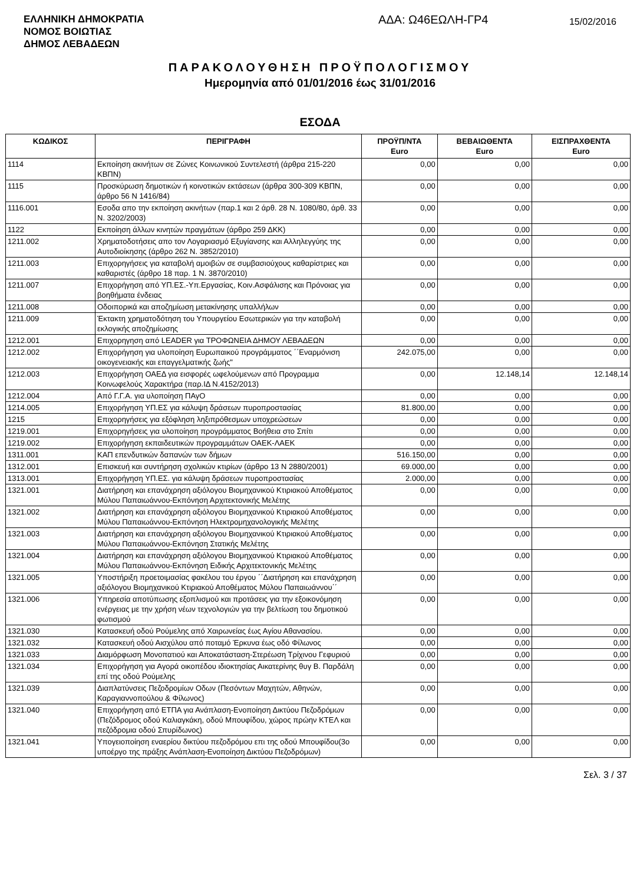ΕΛΛΗΝΙΚΗ ΔΗΜΟΚΡΑΤΙΑ
ΝΟΜΟΣ ΒΟΙΩΤΙΑΣ
ΔΗΜΟΣ ΛΕΒΑΔΕΩΝ
ΑΔΑ: Ω46ΕΩΛΗ-ΓΡ4
15/02/2016
ΠΑΡΑΚΟΛΟΥΘΗΣΗ ΠΡΟΫΠΟΛΟΓΙΣΜΟΥ
Ημερομηνία από 01/01/2016 έως 31/01/2016
ΕΣΟΔΑ
| ΚΩΔΙΚΟΣ | ΠΕΡΙΓΡΑΦΗ | ΠΡΟΫΠ/ΝΤΑ Euro | ΒΕΒΑΙΩΘΕΝΤΑ Euro | ΕΙΣΠΡΑΧΘΕΝΤΑ Euro |
| --- | --- | --- | --- | --- |
| 1114 | Εκποίηση ακινήτων σε Ζώνες Κοινωνικού Συντελεστή (άρθρα 215-220 ΚΒΠΝ) | 0,00 | 0,00 | 0,00 |
| 1115 | Προσκύρωση δημοτικών ή κοινοτικών εκτάσεων (άρθρα 300-309 ΚΒΠΝ, άρθρο 56 Ν 1416/84) | 0,00 | 0,00 | 0,00 |
| 1116.001 | Εσοδα απο την εκποίηση ακινήτων (παρ.1 και 2 άρθ. 28 Ν. 1080/80, άρθ. 33 Ν. 3202/2003) | 0,00 | 0,00 | 0,00 |
| 1122 | Εκποίηση άλλων κινητών πραγμάτων (άρθρο 259 ΔΚΚ) | 0,00 | 0,00 | 0,00 |
| 1211.002 | Χρηματοδοτήσεις απο τον Λογαριασμό Εξυγίανσης και Αλληλεγγύης της Αυτοδιοίκησης (άρθρο 262 Ν. 3852/2010) | 0,00 | 0,00 | 0,00 |
| 1211.003 | Επιχορηγήσεις για καταβολή αμοιβών σε συμβασιούχους καθαρίστριες και καθαριστές (άρθρο 18 παρ. 1 Ν. 3870/2010) | 0,00 | 0,00 | 0,00 |
| 1211.007 | Επιχορήγηση από ΥΠ.ΕΣ.-Υπ.Εργασίας, Κοιν.Ασφάλισης και Πρόνοιας για βοηθήματα ένδειας | 0,00 | 0,00 | 0,00 |
| 1211.008 | Οδοιπορικά και αποζημίωση μετακίνησης υπαλλήλων | 0,00 | 0,00 | 0,00 |
| 1211.009 | Έκτακτη χρηματοδότηση του Υπουργείου Εσωτερικών για την καταβολή εκλογικής αποζημίωσης | 0,00 | 0,00 | 0,00 |
| 1212.001 | Επιχορηγηση από LEADER για ΤΡΟΦΩΝΕΙΑ ΔΗΜΟΥ ΛΕΒΑΔΕΩΝ | 0,00 | 0,00 | 0,00 |
| 1212.002 | Επιχορήγηση για υλοποίηση Ευρωπαικού προγράμματος ΄΄Εναρμόνιση οικογενειακής και επαγγελματικής ζωής" | 242.075,00 | 0,00 | 0,00 |
| 1212.003 | Επιχορήγηση ΟΑΕΔ για εισφορές ωφελούμενων από Προγραμμα Κοινωφελούς Χαρακτήρα (παρ.ΙΔ Ν.4152/2013) | 0,00 | 12.148,14 | 12.148,14 |
| 1212.004 | Από Γ.Γ.Α. για υλοποίηση ΠΑγΟ | 0,00 | 0,00 | 0,00 |
| 1214.005 | Επιχορήγηση ΥΠ.ΕΣ για κάλυψη δράσεων πυροπροστασίας | 81.800,00 | 0,00 | 0,00 |
| 1215 | Επιχορηγήσεις για εξόφληση ληξιπρόθεσμων υποχρεώσεων | 0,00 | 0,00 | 0,00 |
| 1219.001 | Επιχορηγήσεις για υλοποίηση προγράμματος Βοήθεια στο Σπίτι | 0,00 | 0,00 | 0,00 |
| 1219.002 | Επιχορήγηση εκπαιδευτικών προγραμμάτων ΟΑΕΚ-ΛΑΕΚ | 0,00 | 0,00 | 0,00 |
| 1311.001 | ΚΑΠ επενδυτικών δαπανών των δήμων | 516.150,00 | 0,00 | 0,00 |
| 1312.001 | Επισκευή και συντήρηση σχολικών κτιρίων (άρθρο 13 Ν 2880/2001) | 69.000,00 | 0,00 | 0,00 |
| 1313.001 | Επιχορήγηση ΥΠ.ΕΣ. για κάλυψη δράσεων πυροπροστασίας | 2.000,00 | 0,00 | 0,00 |
| 1321.001 | Διατήρηση και επανάχρηση αξιόλογου Βιομηχανικού Κτιριακού Αποθέματος Μύλου Παπαιωάννου-Εκπόνηση Αρχιτεκτονικής Μελέτης | 0,00 | 0,00 | 0,00 |
| 1321.002 | Διατήρηση και επανάχρηση αξιόλογου Βιομηχανικού Κτιριακού Αποθέματος Μύλου Παπαιωάννου-Εκπόνηση Ηλεκτρομηχανολογικής Μελέτης | 0,00 | 0,00 | 0,00 |
| 1321.003 | Διατήρηση και επανάχρηση αξιόλογου Βιομηχανικού Κτιριακού Αποθέματος Μύλου Παπαιωάννου-Εκπόνηση Στατικής Μελέτης | 0,00 | 0,00 | 0,00 |
| 1321.004 | Διατήρηση και επανάχρηση αξιόλογου Βιομηχανικού Κτιριακού Αποθέματος Μύλου Παπαιωάννου-Εκπόνηση Ειδικής Αρχιτεκτονικής Μελέτης | 0,00 | 0,00 | 0,00 |
| 1321.005 | Υποστήριξη προετοιμασίας φακέλου του έργου ΄΄Διατήρηση και επανάχρηση αξιόλογου Βιομηχανικού Κτιριακού Αποθέματος Μύλου Παπαιωάννου΄΄ | 0,00 | 0,00 | 0,00 |
| 1321.006 | Υπηρεσία αποτύπωσης εξοπλισμού και προτάσεις για την εξοικονόμηση ενέργειας με την χρήση νέων τεχνολογιών για την βελτίωση του δημοτικού φωτισμού | 0,00 | 0,00 | 0,00 |
| 1321.030 | Κατασκευή οδού Ρούμελης από Χαιρωνείας έως Αγίου Αθανασίου. | 0,00 | 0,00 | 0,00 |
| 1321.032 | Κατασκευή οδού Αισχύλου από ποταμό Έρκυνα έως οδό Φίλωνος | 0,00 | 0,00 | 0,00 |
| 1321.033 | Διαμόρφωση Μονοπατιού και Αποκατάσταση-Στερέωση Τρίχινου Γεφυριού | 0,00 | 0,00 | 0,00 |
| 1321.034 | Επιχορήγηση για Αγορά οικοπέδου ιδιοκτησίας Αικατερίνης θυγ Β. Παρδάλη επί της οδού Ρούμελης | 0,00 | 0,00 | 0,00 |
| 1321.039 | Διαπλατύνσεις Πεζοδρομίων Οδων (Πεσόντων Μαχητών, Αθηνών, Καραγιαννοπούλου & Φίλωνος) | 0,00 | 0,00 | 0,00 |
| 1321.040 | Επιχορήγηση από ΕΤΠΑ για Ανάπλαση-Ενοποίηση Δικτύου Πεζοδρόμων (Πεζόδρομος οδού Καλιαγκάκη, οδού Μπουφίδου, χώρος πρώην ΚΤΕΛ και πεζόδρομια οδού Σπυρίδωνος) | 0,00 | 0,00 | 0,00 |
| 1321.041 | Υπογειοποίηση εναερίου δικτύου πεζοδρόμου επι της οδού Μπουφίδου(3ο υποέργο της πράξης Ανάπλαση-Ενοποίηση Δικτύου Πεζοδρόμων) | 0,00 | 0,00 | 0,00 |
Σελ. 3 / 37